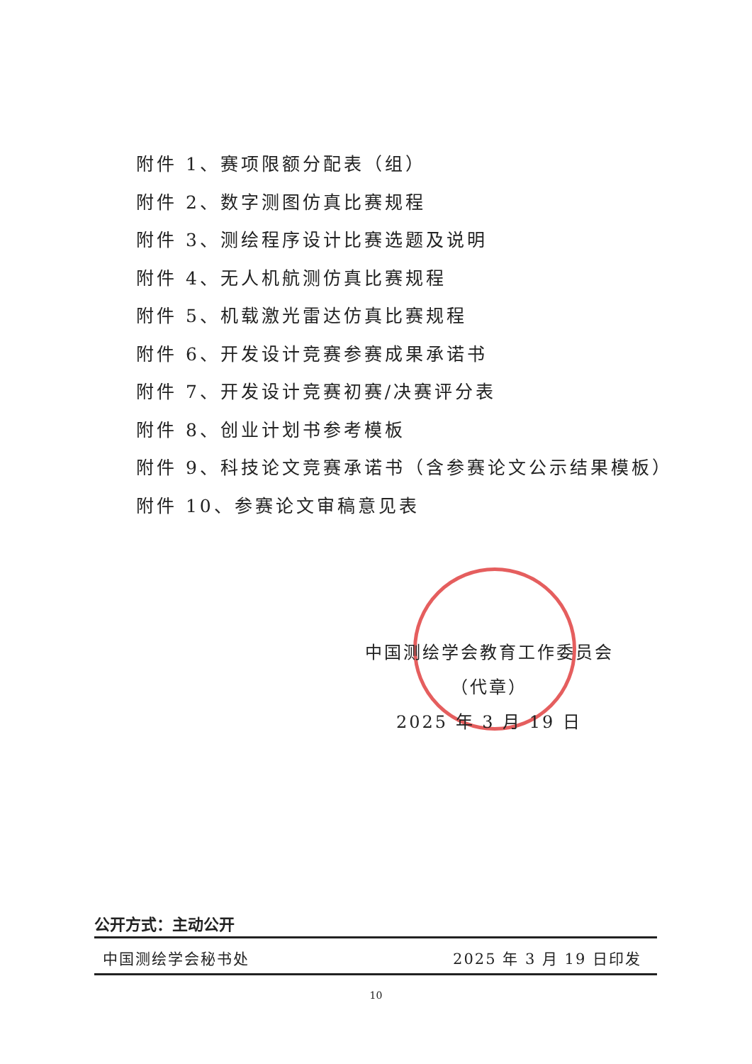附件 1、赛项限额分配表（组）
附件 2、数字测图仿真比赛规程
附件 3、测绘程序设计比赛选题及说明
附件 4、无人机航测仿真比赛规程
附件 5、机载激光雷达仿真比赛规程
附件 6、开发设计竞赛参赛成果承诺书
附件 7、开发设计竞赛初赛/决赛评分表
附件 8、创业计划书参考模板
附件 9、科技论文竞赛承诺书（含参赛论文公示结果模板）
附件 10、参赛论文审稿意见表
中国测绘学会教育工作委员会
（代章）
2025 年 3 月 19 日
公开方式：主动公开
中国测绘学会秘书处 2025 年 3 月 19 日印发
10